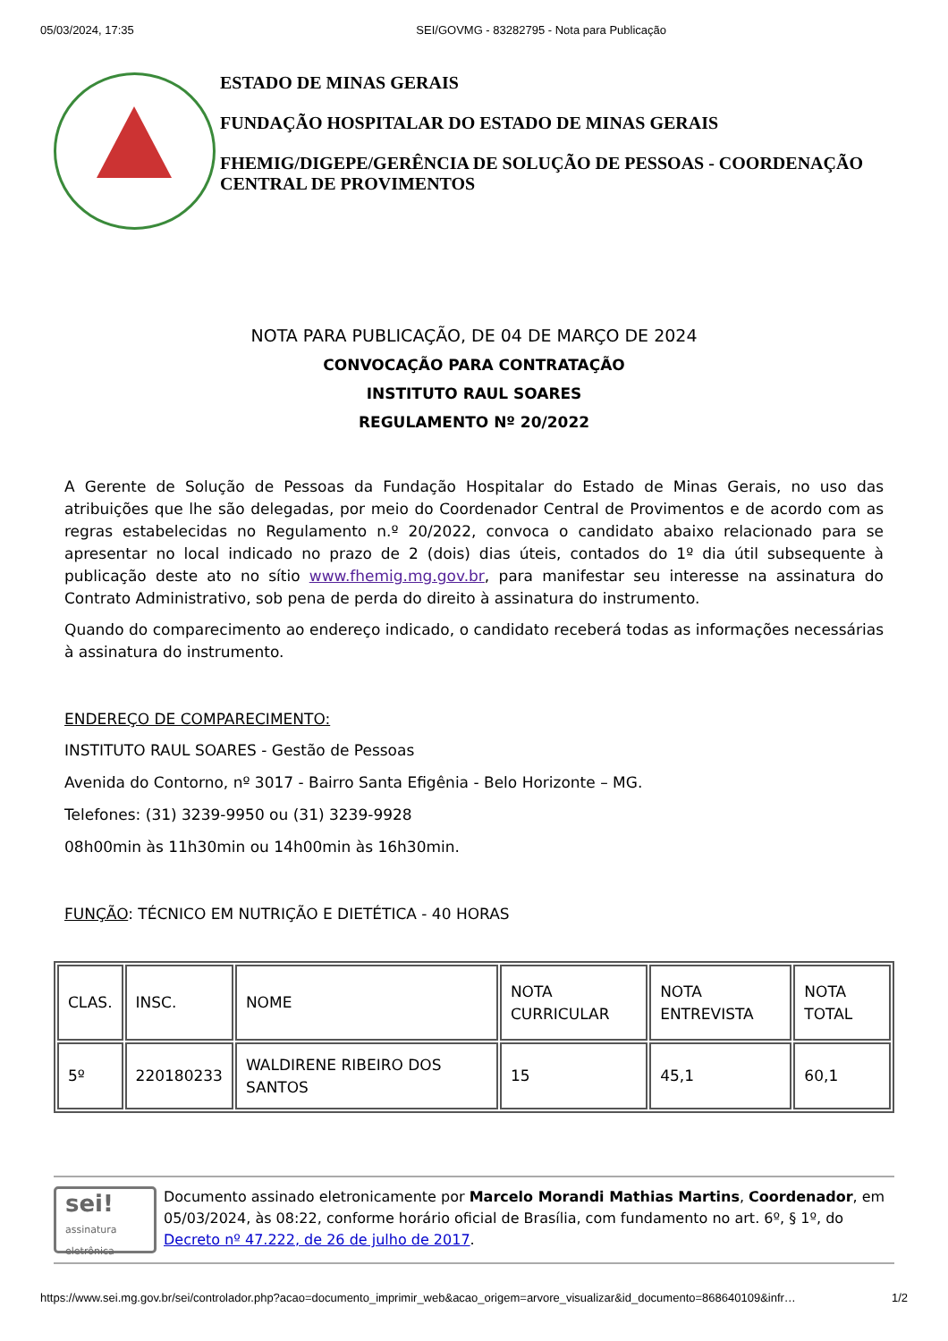05/03/2024, 17:35 SEI/GOVMG - 83282795 - Nota para Publicação
ESTADO DE MINAS GERAIS
FUNDAÇÃO HOSPITALAR DO ESTADO DE MINAS GERAIS
FHEMIG/DIGEPE/GERÊNCIA DE SOLUÇÃO DE PESSOAS - COORDENAÇÃO CENTRAL DE PROVIMENTOS
NOTA PARA PUBLICAÇÃO, DE 04 DE MARÇO DE 2024
CONVOCAÇÃO PARA CONTRATAÇÃO
INSTITUTO RAUL SOARES
REGULAMENTO Nº 20/2022
A Gerente de Solução de Pessoas da Fundação Hospitalar do Estado de Minas Gerais, no uso das atribuições que lhe são delegadas, por meio do Coordenador Central de Provimentos e de acordo com as regras estabelecidas no Regulamento n.º 20/2022, convoca o candidato abaixo relacionado para se apresentar no local indicado no prazo de 2 (dois) dias úteis, contados do 1º dia útil subsequente à publicação deste ato no sítio www.fhemig.mg.gov.br, para manifestar seu interesse na assinatura do Contrato Administrativo, sob pena de perda do direito à assinatura do instrumento.
Quando do comparecimento ao endereço indicado, o candidato receberá todas as informações necessárias à assinatura do instrumento.
ENDEREÇO DE COMPARECIMENTO:
INSTITUTO RAUL SOARES - Gestão de Pessoas
Avenida do Contorno, nº 3017 - Bairro Santa Efigênia - Belo Horizonte – MG.
Telefones: (31) 3239-9950 ou (31) 3239-9928
08h00min às 11h30min ou 14h00min às 16h30min.
FUNÇÃO: TÉCNICO EM NUTRIÇÃO E DIETÉTICA - 40 HORAS
| CLAS. | INSC. | NOME | NOTA CURRICULAR | NOTA ENTREVISTA | NOTA TOTAL |
| 5º | 220180233 | WALDIRENE RIBEIRO DOS SANTOS | 15 | 45,1 | 60,1 |
sei!
assinatura eletrônica
Documento assinado eletronicamente por Marcelo Morandi Mathias Martins, Coordenador, em 05/03/2024, às 08:22, conforme horário oficial de Brasília, com fundamento no art. 6º, § 1º, do Decreto nº 47.222, de 26 de julho de 2017.
https://www.sei.mg.gov.br/sei/controlador.php?acao=documento_imprimir_web&acao_origem=arvore_visualizar&id_documento=868640109&infr… 1/2